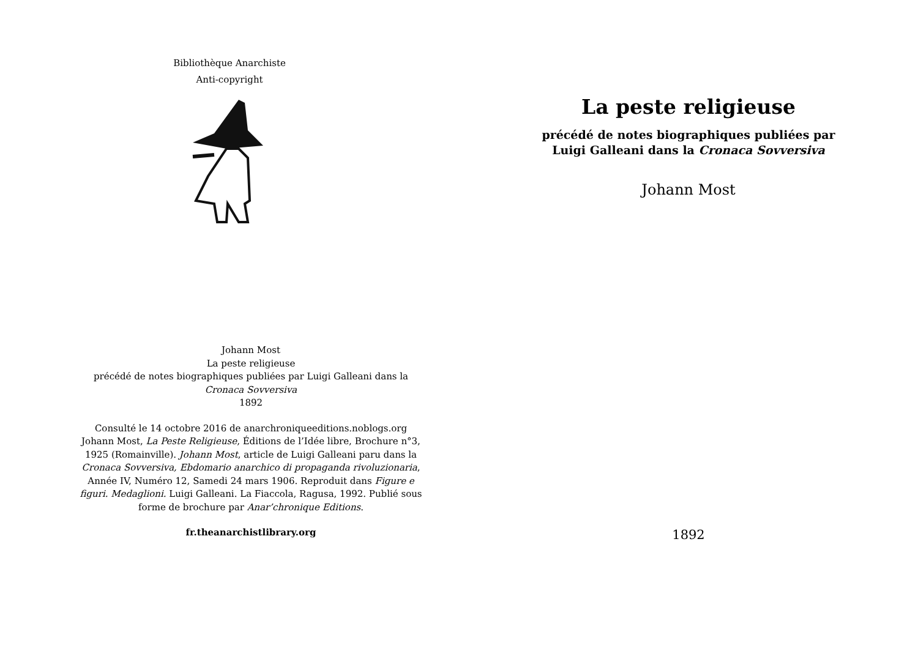Bibliothèque Anarchiste
Anti-copyright
Johann Most
La peste religieuse
précédé de notes biographiques publiées par Luigi Galleani dans la Cronaca Sovversiva
1892
Consulté le 14 octobre 2016 de anarchroniqueeditions.noblogs.org
Johann Most, La Peste Religieuse, Éditions de l’Idée libre, Brochure n°3, 1925 (Romainville). Johann Most, article de Luigi Galleani paru dans la Cronaca Sovversiva, Ebdomario anarchico di propaganda rivoluzionaria, Année IV, Numéro 12, Samedi 24 mars 1906. Reproduit dans Figure e figuri. Medaglioni. Luigi Galleani. La Fiaccola, Ragusa, 1992. Publié sous forme de brochure par Anar’chronique Editions.
fr.theanarchistlibrary.org
La peste religieuse
précédé de notes biographiques publiées par Luigi Galleani dans la Cronaca Sovversiva
Johann Most
1892